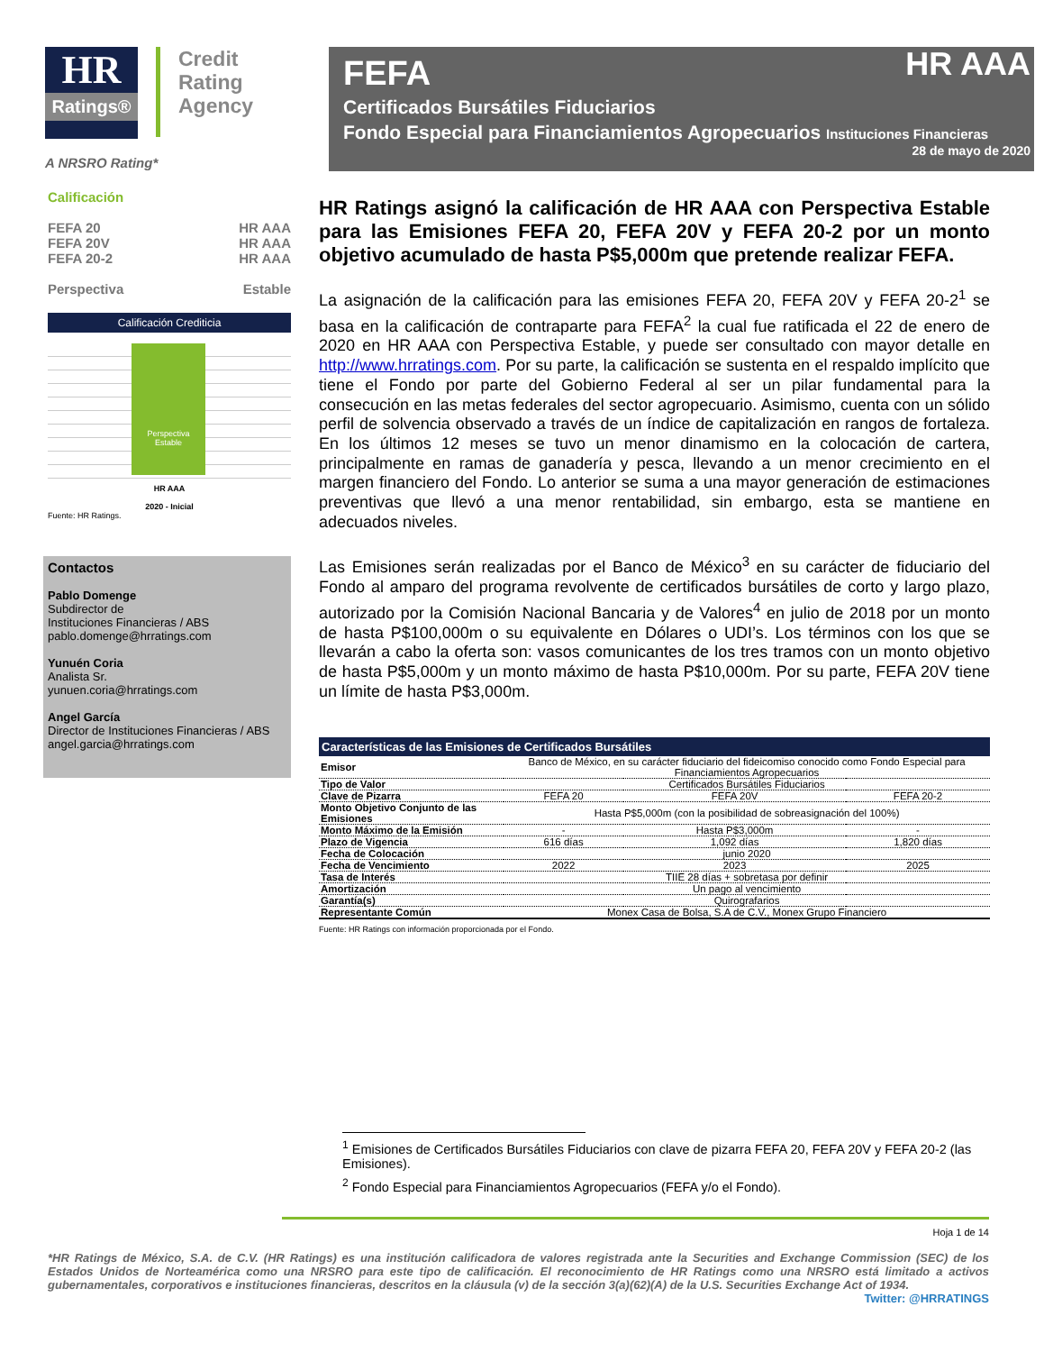HR Ratings® Credit
Rating
Agency
A NRSRO Rating*
FEFA
HR AAA
Certificados Bursátiles Fiduciarios
Fondo Especial para Financiamientos Agropecuarios Instituciones Financieras
28 de mayo de 2020
Calificación
FEFA 20 HR AAA
FEFA 20V HR AAA
FEFA 20-2 HR AAA
Perspectiva Estable
Calificación Crediticia
Perspectiva
Estable
HR AAA
2020 - Inicial
Fuente: HR Ratings.
Contactos
Pablo Domenge
Subdirector de
Instituciones Financieras / ABS
pablo.domenge@hrratings.com
Yunuén Coria
Analista Sr.
yunuen.coria@hrratings.com
Angel García
Director de Instituciones Financieras / ABS
angel.garcia@hrratings.com
HR Ratings asignó la calificación de HR AAA con Perspectiva Estable para las Emisiones FEFA 20, FEFA 20V y FEFA 20-2 por un monto objetivo acumulado de hasta P$5,000m que pretende realizar FEFA.
La asignación de la calificación para las emisiones FEFA 20, FEFA 20V y FEFA 20-2<sup>1</sup> se basa en la calificación de contraparte para FEFA<sup>2</sup> la cual fue ratificada el 22 de enero de 2020 en HR AAA con Perspectiva Estable, y puede ser consultado con mayor detalle en http://www.hrratings.com. Por su parte, la calificación se sustenta en el respaldo implícito que tiene el Fondo por parte del Gobierno Federal al ser un pilar fundamental para la consecución en las metas federales del sector agropecuario. Asimismo, cuenta con un sólido perfil de solvencia observado a través de un índice de capitalización en rangos de fortaleza. En los últimos 12 meses se tuvo un menor dinamismo en la colocación de cartera, principalmente en ramas de ganadería y pesca, llevando a un menor crecimiento en el margen financiero del Fondo. Lo anterior se suma a una mayor generación de estimaciones preventivas que llevó a una menor rentabilidad, sin embargo, esta se mantiene en adecuados niveles.
Las Emisiones serán realizadas por el Banco de México<sup>3</sup> en su carácter de fiduciario del Fondo al amparo del programa revolvente de certificados bursátiles de corto y largo plazo, autorizado por la Comisión Nacional Bancaria y de Valores<sup>4</sup> en julio de 2018 por un monto de hasta P$100,000m o su equivalente en Dólares o UDI’s. Los términos con los que se llevarán a cabo la oferta son: vasos comunicantes de los tres tramos con un monto objetivo de hasta P$5,000m y un monto máximo de hasta P$10,000m. Por su parte, FEFA 20V tiene un límite de hasta P$3,000m.
| Características de las Emisiones de Certificados Bursátiles | | | |
| --- | --- | --- | --- |
| Emisor | Banco de México, en su carácter fiduciario del fideicomiso conocido como Fondo Especial para Financiamientos Agropecuarios | | |
| Tipo de Valor | Certificados Bursátiles Fiduciarios | | |
| Clave de Pizarra | FEFA 20 | FEFA 20V | FEFA 20-2 |
| Monto Objetivo Conjunto de las Emisiones | Hasta P$5,000m (con la posibilidad de sobreasignación del 100%) | | |
| Monto Máximo de la Emisión | - | Hasta P$3,000m | - |
| Plazo de Vigencia | 616 días | 1,092 días | 1,820 días |
| Fecha de Colocación | junio 2020 | | |
| Fecha de Vencimiento | 2022 | 2023 | 2025 |
| Tasa de Interés | TIIE 28 días + sobretasa por definir | | |
| Amortización | Un pago al vencimiento | | |
| Garantía(s) | Quirografarios | | |
| Representante Común | Monex Casa de Bolsa, S.A de C.V., Monex Grupo Financiero | | |
Fuente: HR Ratings con información proporcionada por el Fondo.
<sup>1</sup> Emisiones de Certificados Bursátiles Fiduciarios con clave de pizarra FEFA 20, FEFA 20V y FEFA 20-2 (las Emisiones).
<sup>2</sup> Fondo Especial para Financiamientos Agropecuarios (FEFA y/o el Fondo).
Hoja 1 de 14
*HR Ratings de México, S.A. de C.V. (HR Ratings) es una institución calificadora de valores registrada ante la Securities and Exchange Commission (SEC) de los Estados Unidos de Norteamérica como una NRSRO para este tipo de calificación. El reconocimiento de HR Ratings como una NRSRO está limitado a activos gubernamentales, corporativos e instituciones financieras, descritos en la cláusula (v) de la sección 3(a)(62)(A) de la U.S. Securities Exchange Act of 1934.
Twitter: @HRRATINGS